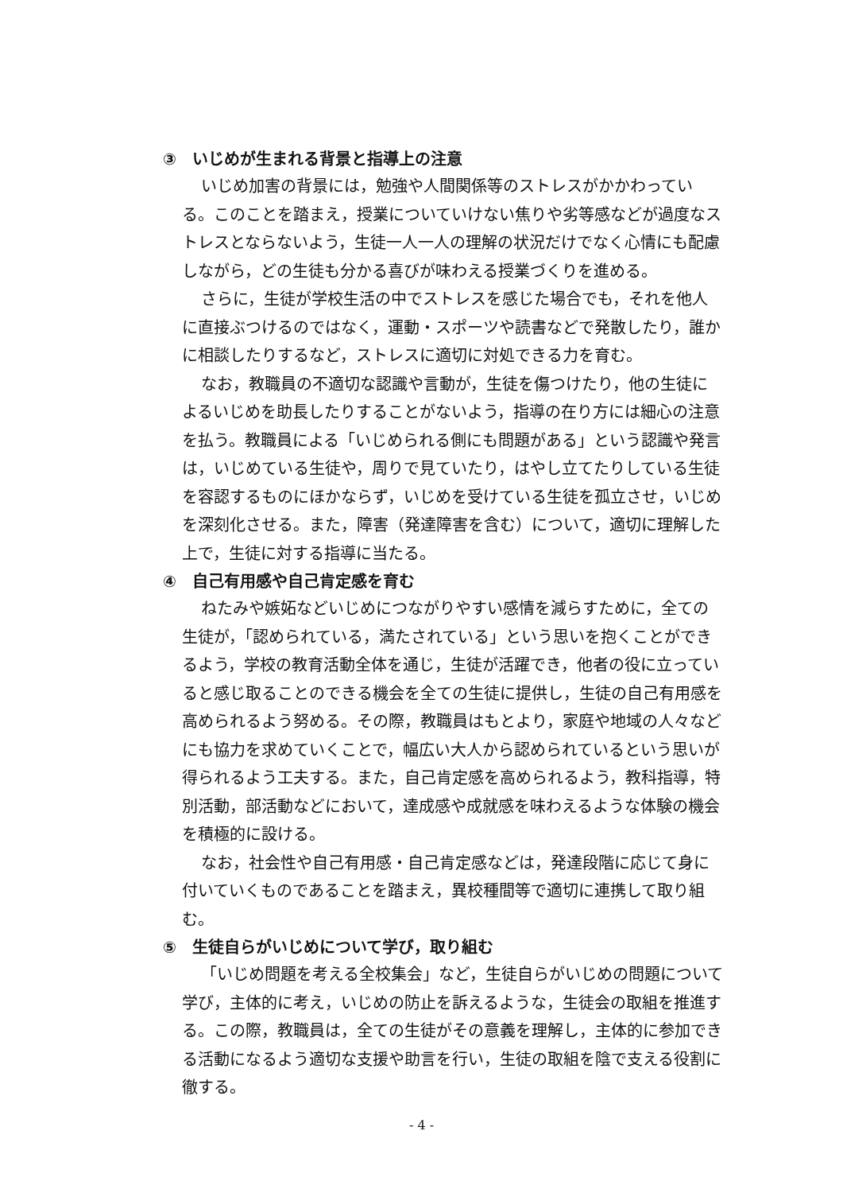③　いじめが生まれる背景と指導上の注意
いじめ加害の背景には，勉強や人間関係等のストレスがかかわっている。このことを踏まえ，授業についていけない焦りや劣等感などが過度なストレスとならないよう，生徒一人一人の理解の状況だけでなく心情にも配慮しながら，どの生徒も分かる喜びが味わえる授業づくりを進める。
さらに，生徒が学校生活の中でストレスを感じた場合でも，それを他人に直接ぶつけるのではなく，運動・スポーツや読書などで発散したり，誰かに相談したりするなど，ストレスに適切に対処できる力を育む。
なお，教職員の不適切な認識や言動が，生徒を傷つけたり，他の生徒によるいじめを助長したりすることがないよう，指導の在り方には細心の注意を払う。教職員による「いじめられる側にも問題がある」という認識や発言は，いじめている生徒や，周りで見ていたり，はやし立てたりしている生徒を容認するものにほかならず，いじめを受けている生徒を孤立させ，いじめを深刻化させる。また，障害（発達障害を含む）について，適切に理解した上で，生徒に対する指導に当たる。
④　自己有用感や自己肯定感を育む
ねたみや嫉妬などいじめにつながりやすい感情を減らすために，全ての生徒が，「認められている，満たされている」という思いを抱くことができるよう，学校の教育活動全体を通じ，生徒が活躍でき，他者の役に立っていると感じ取ることのできる機会を全ての生徒に提供し，生徒の自己有用感を高められるよう努める。その際，教職員はもとより，家庭や地域の人々などにも協力を求めていくことで，幅広い大人から認められているという思いが得られるよう工夫する。また，自己肯定感を高められるよう，教科指導，特別活動，部活動などにおいて，達成感や成就感を味わえるような体験の機会を積極的に設ける。
なお，社会性や自己有用感・自己肯定感などは，発達段階に応じて身に付いていくものであることを踏まえ，異校種間等で適切に連携して取り組む。
⑤　生徒自らがいじめについて学び，取り組む
「いじめ問題を考える全校集会」など，生徒自らがいじめの問題について学び，主体的に考え，いじめの防止を訴えるような，生徒会の取組を推進する。この際，教職員は，全ての生徒がその意義を理解し，主体的に参加できる活動になるよう適切な支援や助言を行い，生徒の取組を陰で支える役割に徹する。
- 4 -